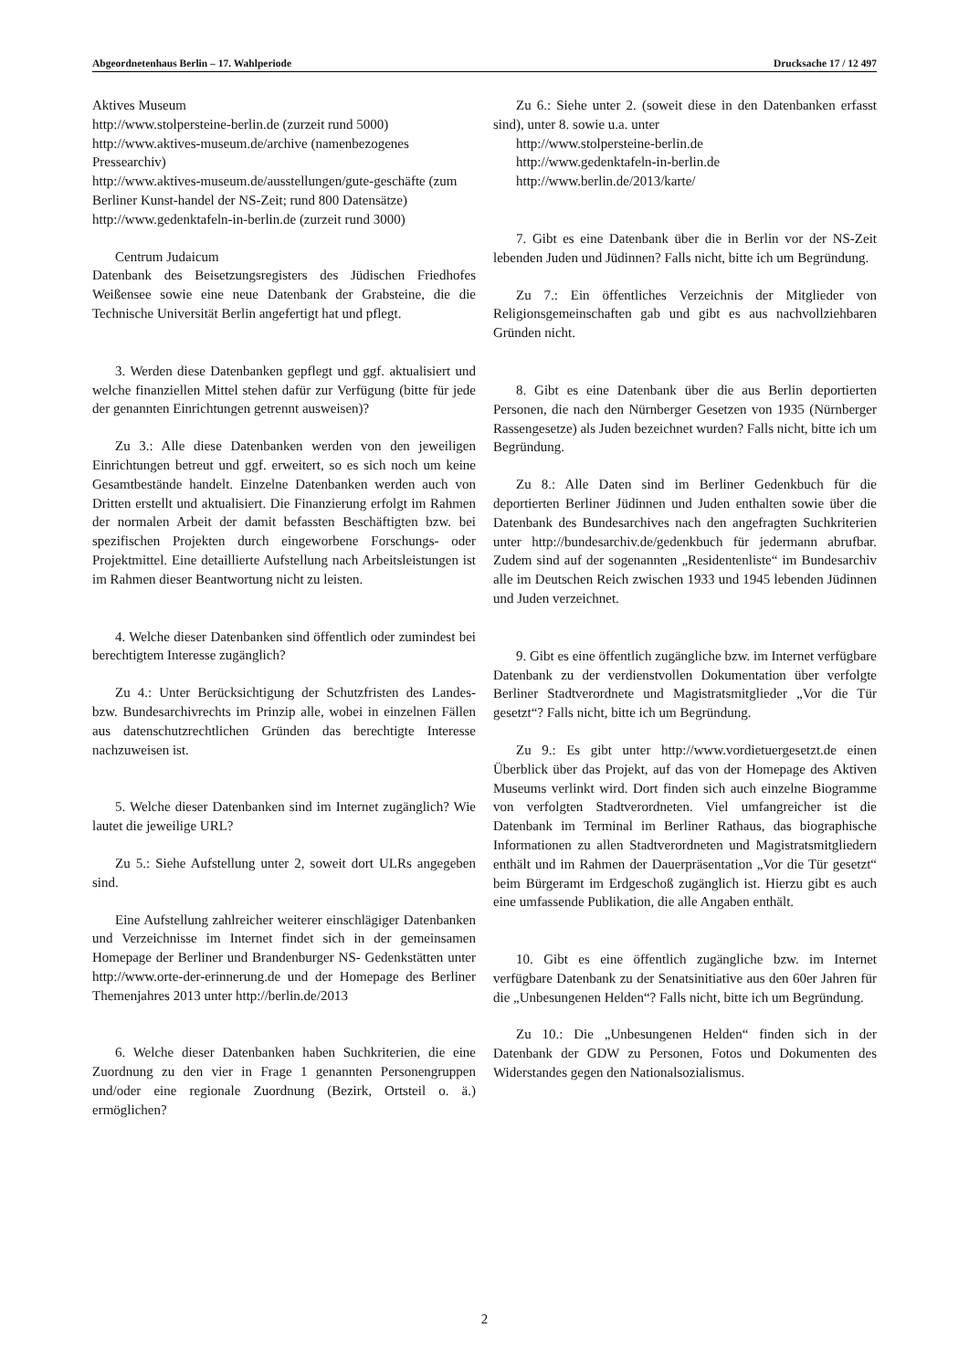Abgeordnetenhaus Berlin – 17. Wahlperiode Drucksache 17 / 12 497
Aktives Museum
http://www.stolpersteine-berlin.de (zurzeit rund 5000)
http://www.aktives-museum.de/archive (namenbezogenes Pressearchiv)
http://www.aktives-museum.de/ausstellungen/gute-geschäfte (zum Berliner Kunst-handel der NS-Zeit; rund 800 Datensätze)
http://www.gedenktafeln-in-berlin.de (zurzeit rund 3000)
Centrum Judaicum
Datenbank des Beisetzungsregisters des Jüdischen Friedhofes Weißensee sowie eine neue Datenbank der Grabsteine, die die Technische Universität Berlin angefertigt hat und pflegt.
3. Werden diese Datenbanken gepflegt und ggf. aktualisiert und welche finanziellen Mittel stehen dafür zur Verfügung (bitte für jede der genannten Einrichtungen getrennt ausweisen)?
Zu 3.: Alle diese Datenbanken werden von den jeweiligen Einrichtungen betreut und ggf. erweitert, so es sich noch um keine Gesamtbestände handelt. Einzelne Datenbanken werden auch von Dritten erstellt und aktualisiert. Die Finanzierung erfolgt im Rahmen der normalen Arbeit der damit befassten Beschäftigten bzw. bei spezifischen Projekten durch eingeworbene Forschungs- oder Projektmittel. Eine detaillierte Aufstellung nach Arbeitsleistungen ist im Rahmen dieser Beantwortung nicht zu leisten.
4. Welche dieser Datenbanken sind öffentlich oder zumindest bei berechtigtem Interesse zugänglich?
Zu 4.: Unter Berücksichtigung der Schutzfristen des Landes- bzw. Bundesarchivrechts im Prinzip alle, wobei in einzelnen Fällen aus datenschutzrechtlichen Gründen das berechtigte Interesse nachzuweisen ist.
5. Welche dieser Datenbanken sind im Internet zugänglich? Wie lautet die jeweilige URL?
Zu 5.: Siehe Aufstellung unter 2, soweit dort ULRs angegeben sind.
Eine Aufstellung zahlreicher weiterer einschlägiger Datenbanken und Verzeichnisse im Internet findet sich in der gemeinsamen Homepage der Berliner und Brandenburger NS- Gedenkstätten unter http://www.orte-der-erinnerung.de und der Homepage des Berliner Themenjahres 2013 unter http://berlin.de/2013
6. Welche dieser Datenbanken haben Suchkriterien, die eine Zuordnung zu den vier in Frage 1 genannten Personengruppen und/oder eine regionale Zuordnung (Bezirk, Ortsteil o. ä.) ermöglichen?
Zu 6.: Siehe unter 2. (soweit diese in den Datenbanken erfasst sind), unter 8. sowie u.a. unter
http://www.stolpersteine-berlin.de
http://www.gedenktafeln-in-berlin.de
http://www.berlin.de/2013/karte/
7. Gibt es eine Datenbank über die in Berlin vor der NS-Zeit lebenden Juden und Jüdinnen? Falls nicht, bitte ich um Begründung.
Zu 7.: Ein öffentliches Verzeichnis der Mitglieder von Religionsgemeinschaften gab und gibt es aus nachvollziehbaren Gründen nicht.
8. Gibt es eine Datenbank über die aus Berlin deportierten Personen, die nach den Nürnberger Gesetzen von 1935 (Nürnberger Rassengesetze) als Juden bezeichnet wurden? Falls nicht, bitte ich um Begründung.
Zu 8.: Alle Daten sind im Berliner Gedenkbuch für die deportierten Berliner Jüdinnen und Juden enthalten sowie über die Datenbank des Bundesarchives nach den angefragten Suchkriterien unter http://bundesarchiv.de/gedenkbuch für jedermann abrufbar. Zudem sind auf der sogenannten „Residentenliste“ im Bundesarchiv alle im Deutschen Reich zwischen 1933 und 1945 lebenden Jüdinnen und Juden verzeichnet.
9. Gibt es eine öffentlich zugängliche bzw. im Internet verfügbare Datenbank zu der verdienstvollen Dokumentation über verfolgte Berliner Stadtverordnete und Magistratsmitglieder „Vor die Tür gesetzt“? Falls nicht, bitte ich um Begründung.
Zu 9.: Es gibt unter http://www.vordietuergesetzt.de einen Überblick über das Projekt, auf das von der Homepage des Aktiven Museums verlinkt wird. Dort finden sich auch einzelne Biogramme von verfolgten Stadtverordneten. Viel umfangreicher ist die Datenbank im Terminal im Berliner Rathaus, das biographische Informationen zu allen Stadtverordneten und Magistratsmitgliedern enthält und im Rahmen der Dauerpräsentation „Vor die Tür gesetzt“ beim Bürgeramt im Erdgeschoß zugänglich ist. Hierzu gibt es auch eine umfassende Publikation, die alle Angaben enthält.
10. Gibt es eine öffentlich zugängliche bzw. im Internet verfügbare Datenbank zu der Senatsinitiative aus den 60er Jahren für die „Unbesungenen Helden“? Falls nicht, bitte ich um Begründung.
Zu 10.: Die „Unbesungenen Helden“ finden sich in der Datenbank der GDW zu Personen, Fotos und Dokumenten des Widerstandes gegen den Nationalsozialismus.
2